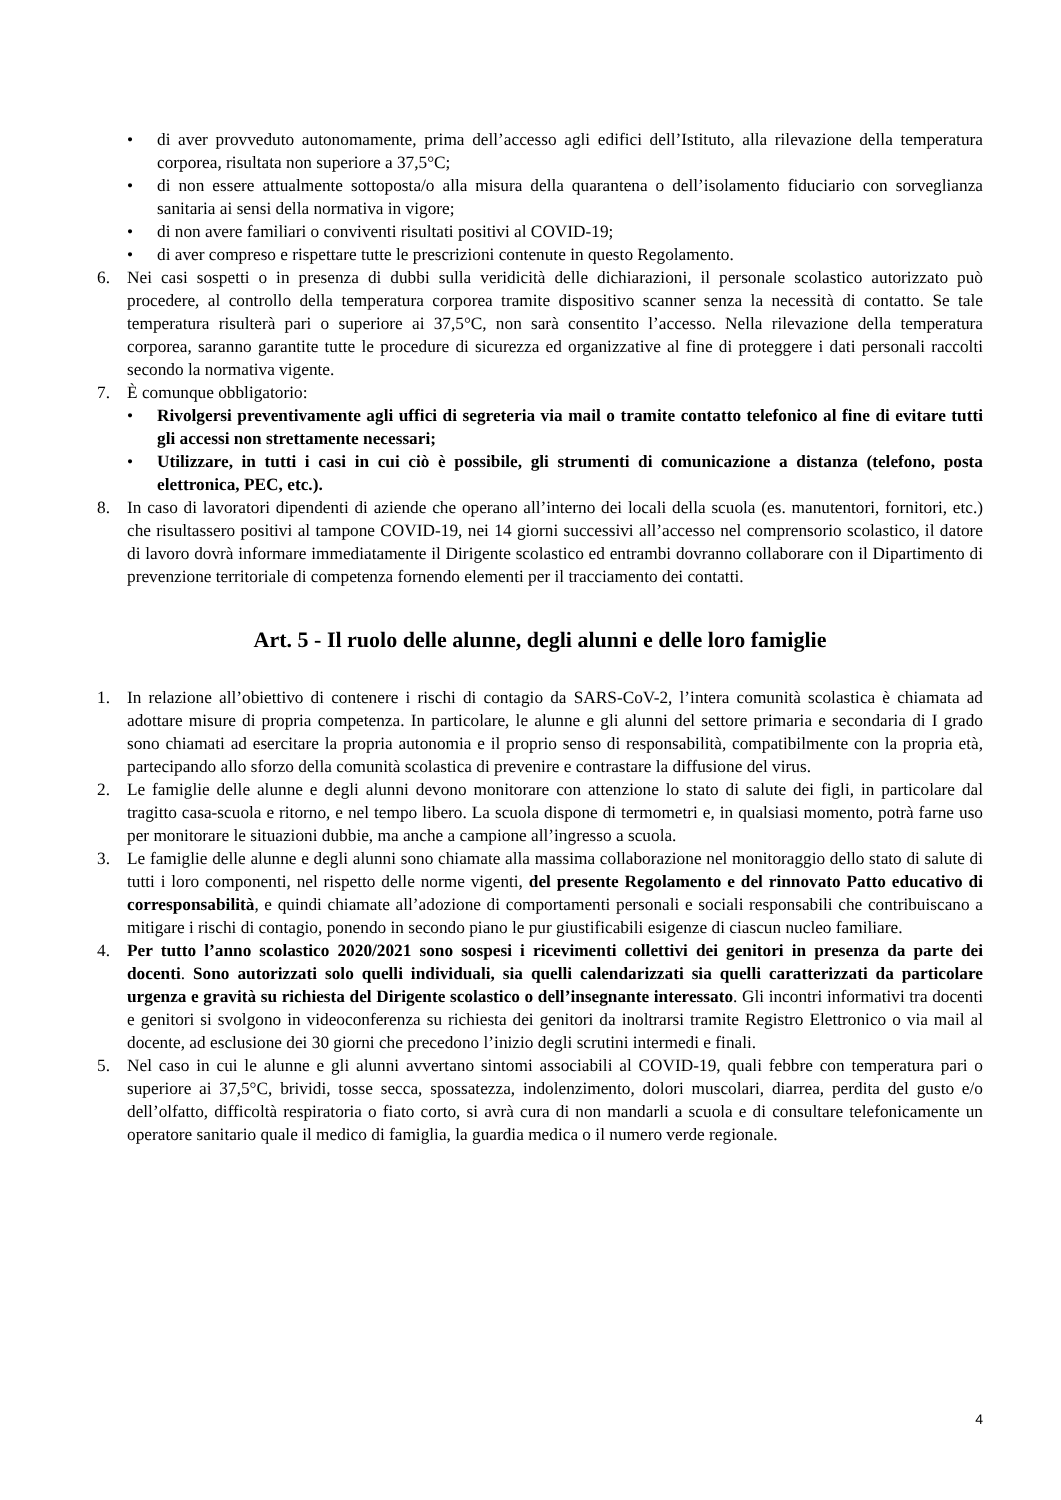• di aver provveduto autonomamente, prima dell’accesso agli edifici dell’Istituto, alla rilevazione della temperatura corporea, risultata non superiore a 37,5°C;
• di non essere attualmente sottoposta/o alla misura della quarantena o dell’isolamento fiduciario con sorveglianza sanitaria ai sensi della normativa in vigore;
• di non avere familiari o conviventi risultati positivi al COVID-19;
• di aver compreso e rispettare tutte le prescrizioni contenute in questo Regolamento.
6. Nei casi sospetti o in presenza di dubbi sulla veridicità delle dichiarazioni, il personale scolastico autorizzato può procedere, al controllo della temperatura corporea tramite dispositivo scanner senza la necessità di contatto. Se tale temperatura risulterà pari o superiore ai 37,5°C, non sarà consentito l’accesso. Nella rilevazione della temperatura corporea, saranno garantite tutte le procedure di sicurezza ed organizzative al fine di proteggere i dati personali raccolti secondo la normativa vigente.
7. È comunque obbligatorio:
• Rivolgersi preventivamente agli uffici di segreteria via mail o tramite contatto telefonico al fine di evitare tutti gli accessi non strettamente necessari;
• Utilizzare, in tutti i casi in cui ciò è possibile, gli strumenti di comunicazione a distanza (telefono, posta elettronica, PEC, etc.).
8. In caso di lavoratori dipendenti di aziende che operano all’interno dei locali della scuola (es. manutentori, fornitori, etc.) che risultassero positivi al tampone COVID-19, nei 14 giorni successivi all’accesso nel comprensorio scolastico, il datore di lavoro dovrà informare immediatamente il Dirigente scolastico ed entrambi dovranno collaborare con il Dipartimento di prevenzione territoriale di competenza fornendo elementi per il tracciamento dei contatti.
Art. 5 - Il ruolo delle alunne, degli alunni e delle loro famiglie
1. In relazione all’obiettivo di contenere i rischi di contagio da SARS-CoV-2, l’intera comunità scolastica è chiamata ad adottare misure di propria competenza. In particolare, le alunne e gli alunni del settore primaria e secondaria di I grado sono chiamati ad esercitare la propria autonomia e il proprio senso di responsabilità, compatibilmente con la propria età, partecipando allo sforzo della comunità scolastica di prevenire e contrastare la diffusione del virus.
2. Le famiglie delle alunne e degli alunni devono monitorare con attenzione lo stato di salute dei figli, in particolare dal tragitto casa-scuola e ritorno, e nel tempo libero. La scuola dispone di termometri e, in qualsiasi momento, potrà farne uso per monitorare le situazioni dubbie, ma anche a campione all’ingresso a scuola.
3. Le famiglie delle alunne e degli alunni sono chiamate alla massima collaborazione nel monitoraggio dello stato di salute di tutti i loro componenti, nel rispetto delle norme vigenti, del presente Regolamento e del rinnovato Patto educativo di corresponsabilità, e quindi chiamate all’adozione di comportamenti personali e sociali responsabili che contribuiscano a mitigare i rischi di contagio, ponendo in secondo piano le pur giustificabili esigenze di ciascun nucleo familiare.
4. Per tutto l’anno scolastico 2020/2021 sono sospesi i ricevimenti collettivi dei genitori in presenza da parte dei docenti. Sono autorizzati solo quelli individuali, sia quelli calendarizzati sia quelli caratterizzati da particolare urgenza e gravità su richiesta del Dirigente scolastico o dell’insegnante interessato. Gli incontri informativi tra docenti e genitori si svolgono in videoconferenza su richiesta dei genitori da inoltrarsi tramite Registro Elettronico o via mail al docente, ad esclusione dei 30 giorni che precedono l’inizio degli scrutini intermedi e finali.
5. Nel caso in cui le alunne e gli alunni avvertano sintomi associabili al COVID-19, quali febbre con temperatura pari o superiore ai 37,5°C, brividi, tosse secca, spossatezza, indolenzimento, dolori muscolari, diarrea, perdita del gusto e/o dell’olfatto, difficoltà respiratoria o fiato corto, si avrà cura di non mandarli a scuola e di consultare telefonicamente un operatore sanitario quale il medico di famiglia, la guardia medica o il numero verde regionale.
4